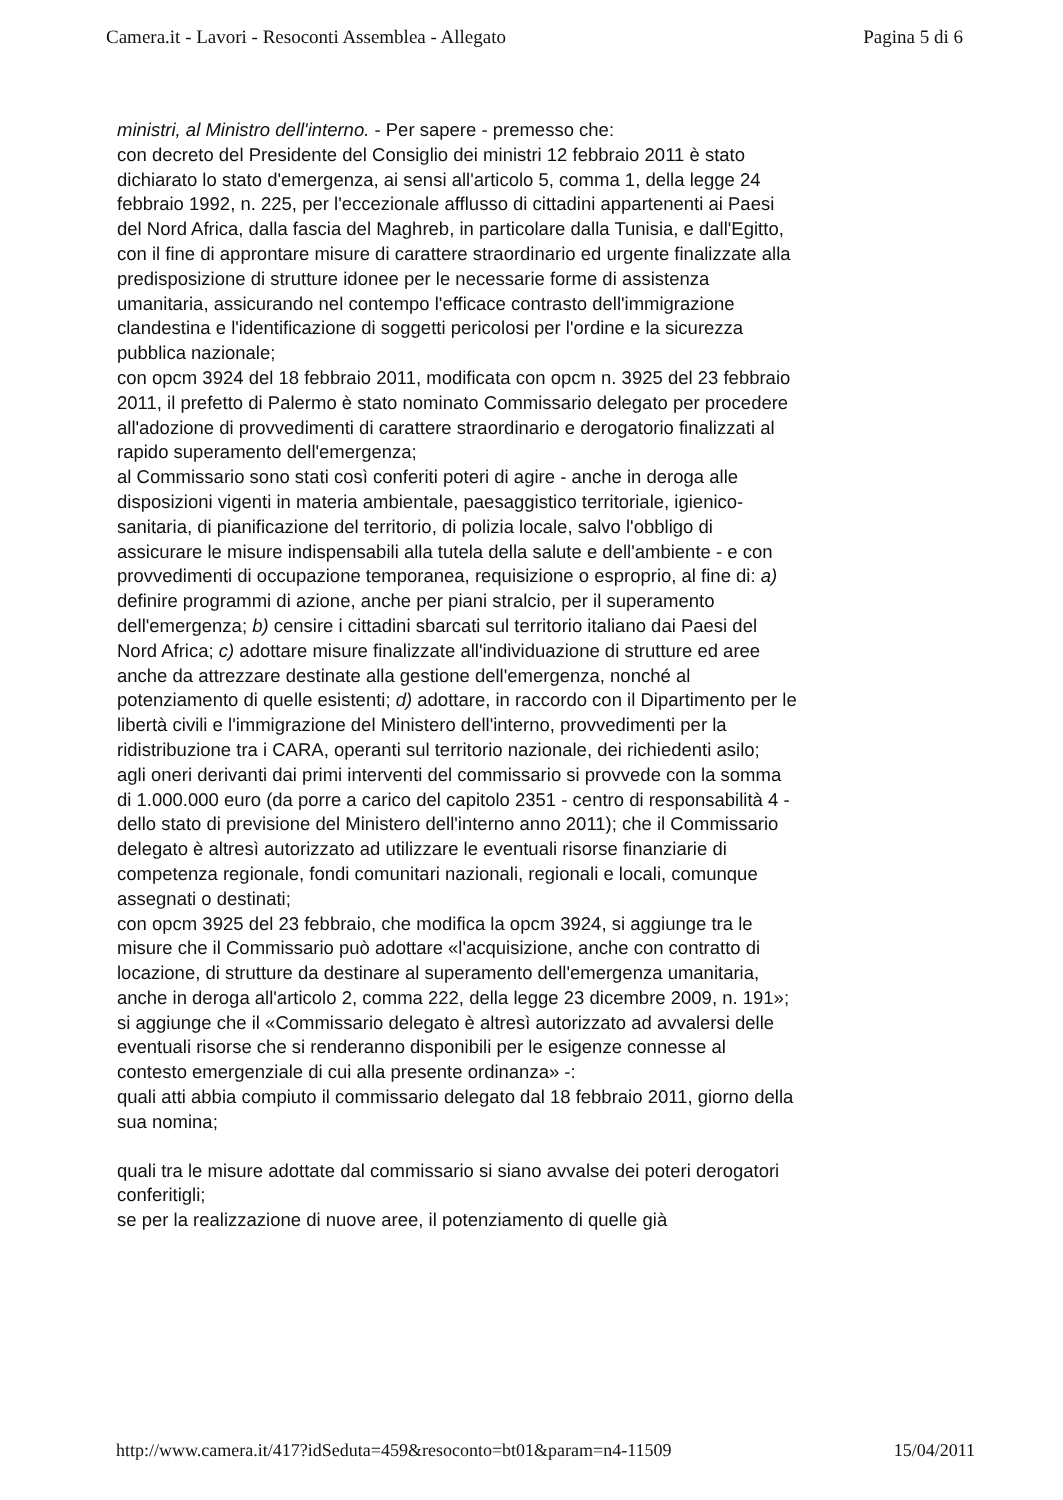Camera.it - Lavori - Resoconti Assemblea - Allegato Pagina 5 di 6
ministri, al Ministro dell'interno. - Per sapere - premesso che:
con decreto del Presidente del Consiglio dei ministri 12 febbraio 2011 è stato dichiarato lo stato d'emergenza, ai sensi all'articolo 5, comma 1, della legge 24 febbraio 1992, n. 225, per l'eccezionale afflusso di cittadini appartenenti ai Paesi del Nord Africa, dalla fascia del Maghreb, in particolare dalla Tunisia, e dall'Egitto, con il fine di approntare misure di carattere straordinario ed urgente finalizzate alla predisposizione di strutture idonee per le necessarie forme di assistenza umanitaria, assicurando nel contempo l'efficace contrasto dell'immigrazione clandestina e l'identificazione di soggetti pericolosi per l'ordine e la sicurezza pubblica nazionale;
con opcm 3924 del 18 febbraio 2011, modificata con opcm n. 3925 del 23 febbraio 2011, il prefetto di Palermo è stato nominato Commissario delegato per procedere all'adozione di provvedimenti di carattere straordinario e derogatorio finalizzati al rapido superamento dell'emergenza;
al Commissario sono stati così conferiti poteri di agire - anche in deroga alle disposizioni vigenti in materia ambientale, paesaggistico territoriale, igienico-sanitaria, di pianificazione del territorio, di polizia locale, salvo l'obbligo di assicurare le misure indispensabili alla tutela della salute e dell'ambiente - e con provvedimenti di occupazione temporanea, requisizione o esproprio, al fine di: a) definire programmi di azione, anche per piani stralcio, per il superamento dell'emergenza; b) censire i cittadini sbarcati sul territorio italiano dai Paesi del Nord Africa; c) adottare misure finalizzate all'individuazione di strutture ed aree anche da attrezzare destinate alla gestione dell'emergenza, nonché al potenziamento di quelle esistenti; d) adottare, in raccordo con il Dipartimento per le libertà civili e l'immigrazione del Ministero dell'interno, provvedimenti per la ridistribuzione tra i CARA, operanti sul territorio nazionale, dei richiedenti asilo;
agli oneri derivanti dai primi interventi del commissario si provvede con la somma di 1.000.000 euro (da porre a carico del capitolo 2351 - centro di responsabilità 4 - dello stato di previsione del Ministero dell'interno anno 2011); che il Commissario delegato è altresì autorizzato ad utilizzare le eventuali risorse finanziarie di competenza regionale, fondi comunitari nazionali, regionali e locali, comunque assegnati o destinati;
con opcm 3925 del 23 febbraio, che modifica la opcm 3924, si aggiunge tra le misure che il Commissario può adottare «l'acquisizione, anche con contratto di locazione, di strutture da destinare al superamento dell'emergenza umanitaria, anche in deroga all'articolo 2, comma 222, della legge 23 dicembre 2009, n. 191»; si aggiunge che il «Commissario delegato è altresì autorizzato ad avvalersi delle eventuali risorse che si renderanno disponibili per le esigenze connesse al contesto emergenziale di cui alla presente ordinanza» -:
quali atti abbia compiuto il commissario delegato dal 18 febbraio 2011, giorno della sua nomina;
quali tra le misure adottate dal commissario si siano avvalse dei poteri derogatori conferitigli;
se per la realizzazione di nuove aree, il potenziamento di quelle già
http://www.camera.it/417?idSeduta=459&resoconto=bt01&param=n4-11509 15/04/2011